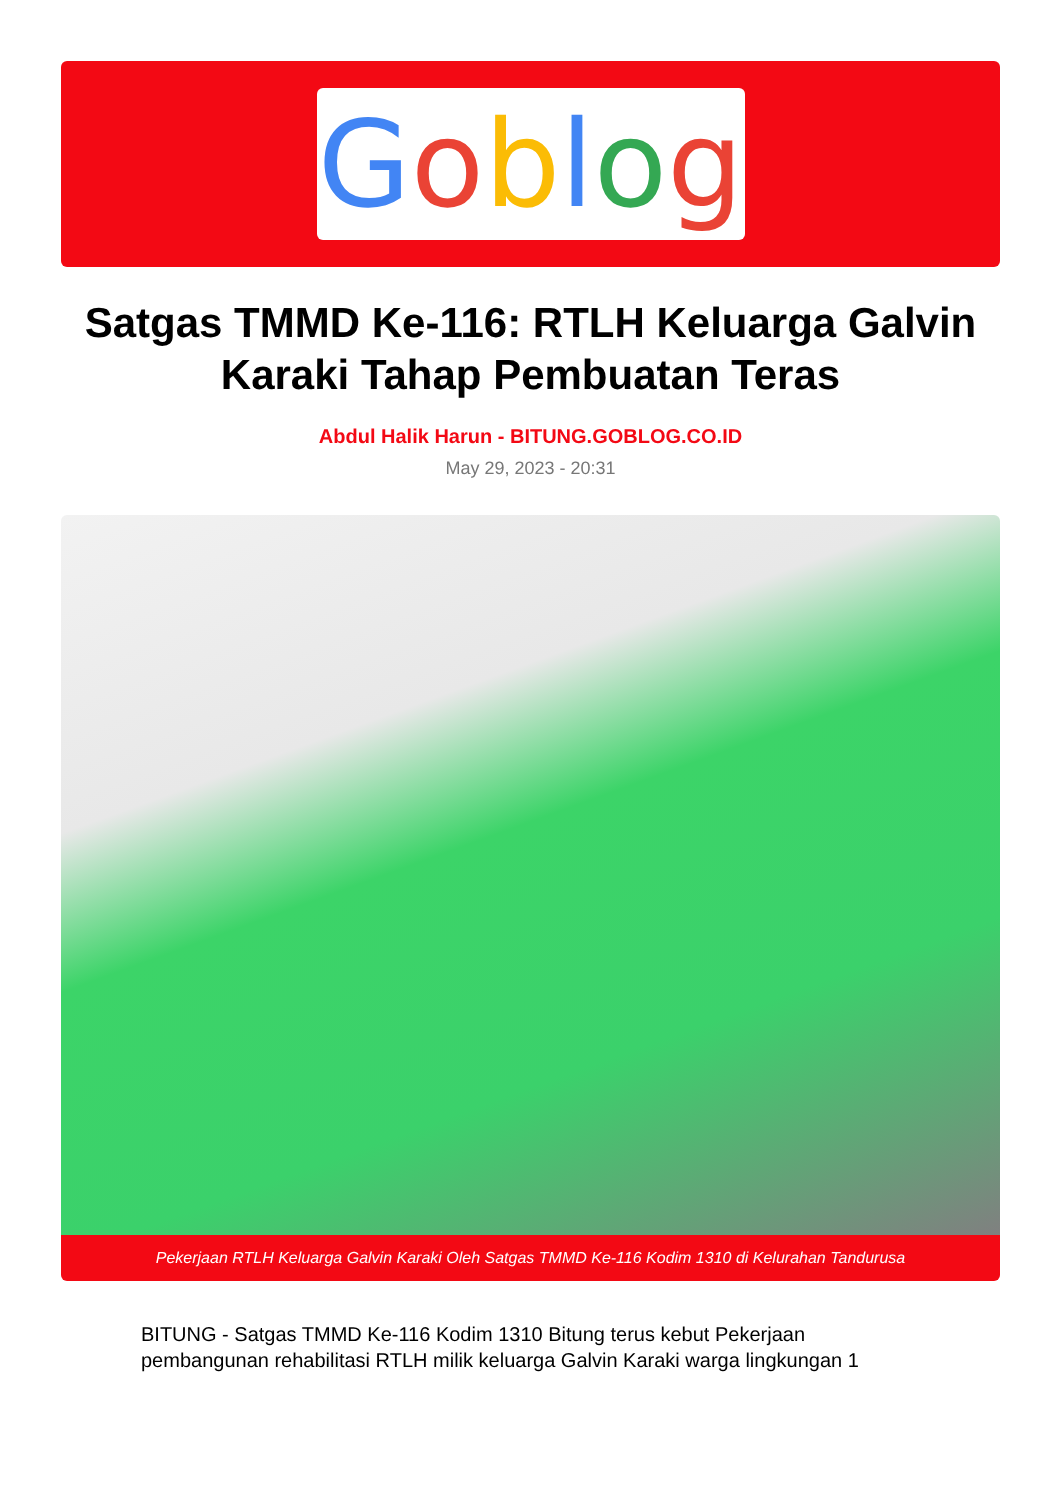Goblog
Satgas TMMD Ke-116: RTLH Keluarga Galvin Karaki Tahap Pembuatan Teras
Abdul Halik Harun - BITUNG.GOBLOG.CO.ID
May 29, 2023 - 20:31
Pekerjaan RTLH Keluarga Galvin Karaki Oleh Satgas TMMD Ke-116 Kodim 1310 di Kelurahan Tandurusa
BITUNG - Satgas TMMD Ke-116 Kodim 1310 Bitung terus kebut Pekerjaan pembangunan rehabilitasi RTLH milik keluarga Galvin Karaki warga lingkungan 1